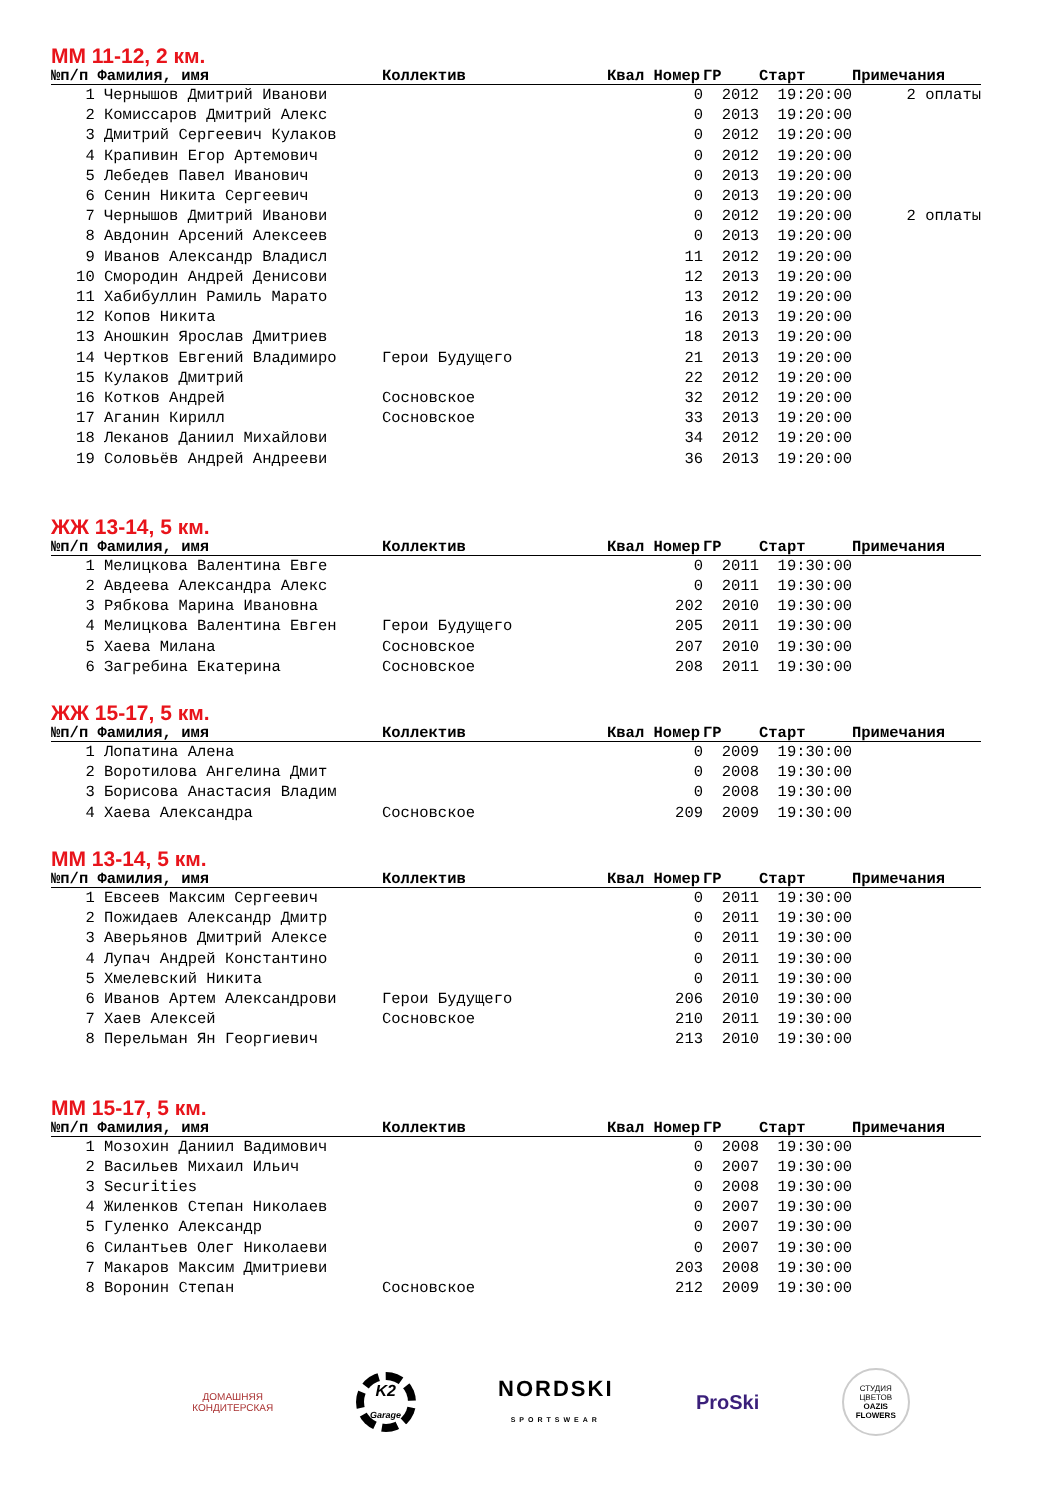ММ 11-12, 2 км.
| №п/п Фамилия, имя | | Коллектив | Квал Номер | ГР | Старт | Примечания |
| --- | --- | --- | --- | --- | --- | --- |
| 1 | Чернышов Дмитрий Иванови | | 0 | 2012 | 19:20:00 | 2 оплаты |
| 2 | Комиссаров Дмитрий Алекс | | 0 | 2013 | 19:20:00 | |
| 3 | Дмитрий Сергеевич Кулаков | | 0 | 2012 | 19:20:00 | |
| 4 | Крапивин Егор Артемович | | 0 | 2012 | 19:20:00 | |
| 5 | Лебедев Павел Иванович | | 0 | 2013 | 19:20:00 | |
| 6 | Сенин Никита Сергеевич | | 0 | 2013 | 19:20:00 | |
| 7 | Чернышов Дмитрий Иванови | | 0 | 2012 | 19:20:00 | 2 оплаты |
| 8 | Авдонин Арсений Алексеев | | 0 | 2013 | 19:20:00 | |
| 9 | Иванов Александр Владисл | | 11 | 2012 | 19:20:00 | |
| 10 | Смородин Андрей Денисови | | 12 | 2013 | 19:20:00 | |
| 11 | Хабибуллин Рамиль Марато | | 13 | 2012 | 19:20:00 | |
| 12 | Копов Никита | | 16 | 2013 | 19:20:00 | |
| 13 | Аношкин Ярослав Дмитриев | | 18 | 2013 | 19:20:00 | |
| 14 | Чертков Евгений Владимиро | Герои Будущего | 21 | 2013 | 19:20:00 | |
| 15 | Кулаков Дмитрий | | 22 | 2012 | 19:20:00 | |
| 16 | Котков Андрей | Сосновское | 32 | 2012 | 19:20:00 | |
| 17 | Аганин Кирилл | Сосновское | 33 | 2013 | 19:20:00 | |
| 18 | Леканов Даниил Михайлови | | 34 | 2012 | 19:20:00 | |
| 19 | Соловьёв Андрей Андрееви | | 36 | 2013 | 19:20:00 | |
ЖЖ 13-14, 5 км.
| №п/п Фамилия, имя | | Коллектив | Квал Номер | ГР | Старт | Примечания |
| --- | --- | --- | --- | --- | --- | --- |
| 1 | Мелицкова Валентина Евге | | 0 | 2011 | 19:30:00 | |
| 2 | Авдеева Александра Алекс | | 0 | 2011 | 19:30:00 | |
| 3 | Рябкова Марина Ивановна | | 202 | 2010 | 19:30:00 | |
| 4 | Мелицкова Валентина Евген | Герои Будущего | 205 | 2011 | 19:30:00 | |
| 5 | Хаева Милана | Сосновское | 207 | 2010 | 19:30:00 | |
| 6 | Загребина Екатерина | Сосновское | 208 | 2011 | 19:30:00 | |
ЖЖ 15-17, 5 км.
| №п/п Фамилия, имя | | Коллектив | Квал Номер | ГР | Старт | Примечания |
| --- | --- | --- | --- | --- | --- | --- |
| 1 | Лопатина Алена | | 0 | 2009 | 19:30:00 | |
| 2 | Воротилова Ангелина Дмит | | 0 | 2008 | 19:30:00 | |
| 3 | Борисова Анастасия Владим | | 0 | 2008 | 19:30:00 | |
| 4 | Хаева Александра | Сосновское | 209 | 2009 | 19:30:00 | |
ММ 13-14, 5 км.
| №п/п Фамилия, имя | | Коллектив | Квал Номер | ГР | Старт | Примечания |
| --- | --- | --- | --- | --- | --- | --- |
| 1 | Евсеев Максим Сергеевич | | 0 | 2011 | 19:30:00 | |
| 2 | Пожидаев Александр Дмитр | | 0 | 2011 | 19:30:00 | |
| 3 | Аверьянов Дмитрий Алексе | | 0 | 2011 | 19:30:00 | |
| 4 | Лупач Андрей Константино | | 0 | 2011 | 19:30:00 | |
| 5 | Хмелевский Никита | | 0 | 2011 | 19:30:00 | |
| 6 | Иванов Артем Александрови | Герои Будущего | 206 | 2010 | 19:30:00 | |
| 7 | Хаев Алексей | Сосновское | 210 | 2011 | 19:30:00 | |
| 8 | Перельман Ян Георгиевич | | 213 | 2010 | 19:30:00 | |
ММ 15-17, 5 км.
| №п/п Фамилия, имя | | Коллектив | Квал Номер | ГР | Старт | Примечания |
| --- | --- | --- | --- | --- | --- | --- |
| 1 | Мозохин Даниил Вадимович | | 0 | 2008 | 19:30:00 | |
| 2 | Васильев Михаил Ильич | | 0 | 2007 | 19:30:00 | |
| 3 | Securities | | 0 | 2008 | 19:30:00 | |
| 4 | Жиленков Степан Николаев | | 0 | 2007 | 19:30:00 | |
| 5 | Гуленко Александр | | 0 | 2007 | 19:30:00 | |
| 6 | Силантьев Олег Николаеви | | 0 | 2007 | 19:30:00 | |
| 7 | Макаров Максим Дмитриеви | | 203 | 2008 | 19:30:00 | |
| 8 | Воронин Степан | Сосновское | 212 | 2009 | 19:30:00 | |
ДОМАШНЯЯ
КОНДИТЕРСКАЯ
K2
Garage
NORDSKI
SPORTSWEAR
ProSki
СТУДИЯ ЦВЕТОВ
OAZIS FLOWERS